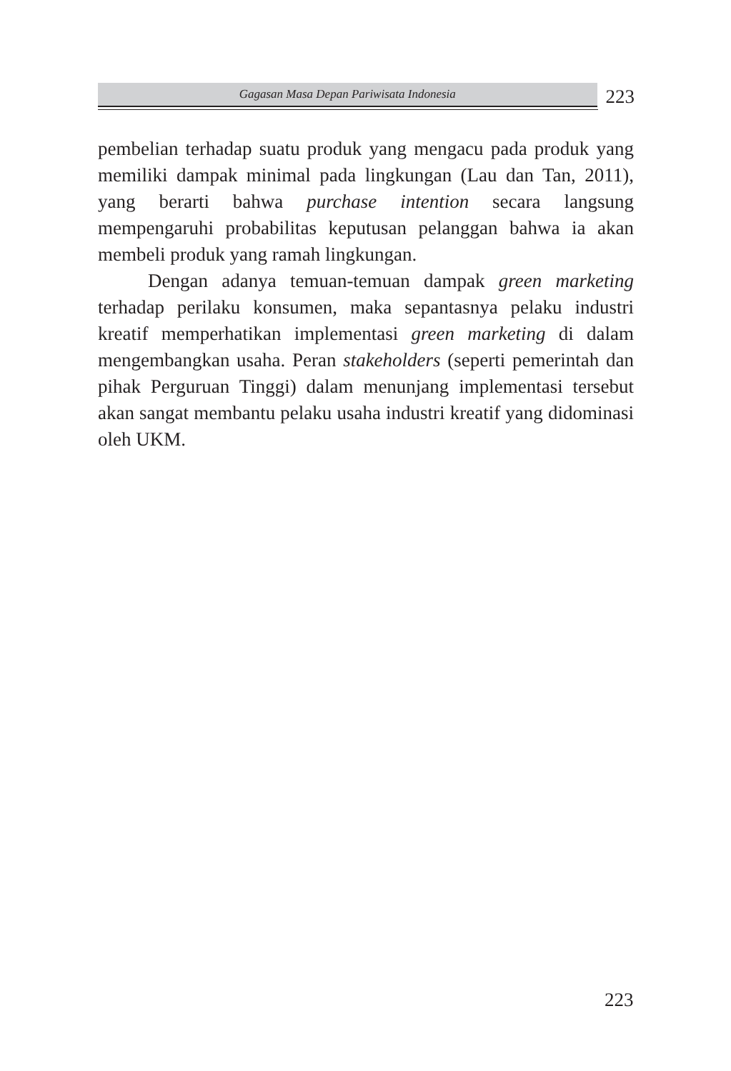Gagasan Masa Depan Pariwisata Indonesia
223
pembelian terhadap suatu produk yang mengacu pada produk yang memiliki dampak minimal pada lingkungan (Lau dan Tan, 2011), yang berarti bahwa purchase intention secara langsung mempengaruhi probabilitas keputusan pelanggan bahwa ia akan membeli produk yang ramah lingkungan.
Dengan adanya temuan-temuan dampak green marketing terhadap perilaku konsumen, maka sepantasnya pelaku industri kreatif memperhatikan implementasi green marketing di dalam mengembangkan usaha. Peran stakeholders (seperti pemerintah dan pihak Perguruan Tinggi) dalam menunjang implementasi tersebut akan sangat membantu pelaku usaha industri kreatif yang didominasi oleh UKM.
223